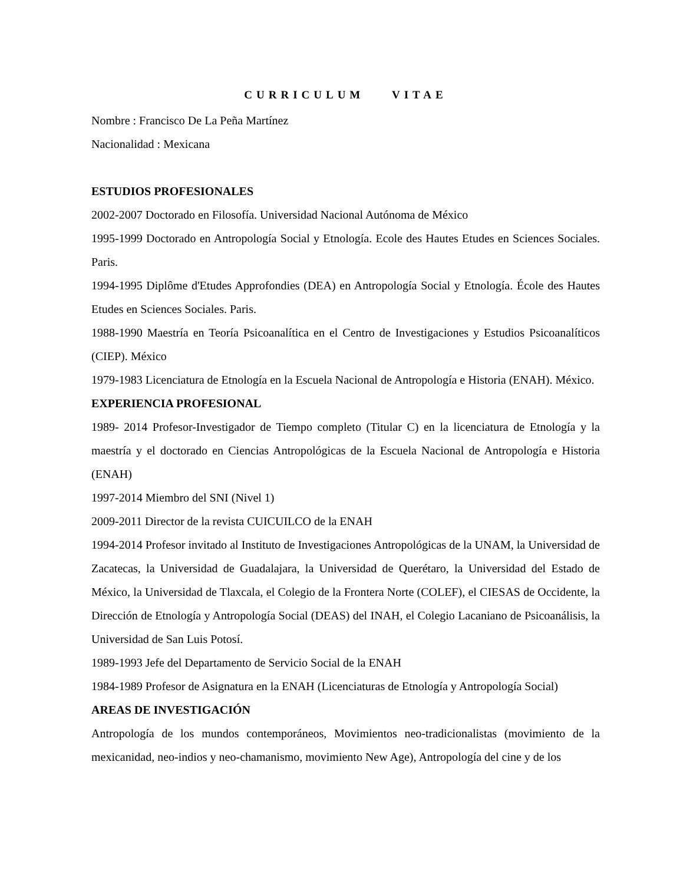CURRICULUM VITAE
Nombre : Francisco De La Peña Martínez
Nacionalidad : Mexicana
ESTUDIOS PROFESIONALES
2002-2007 Doctorado en Filosofía. Universidad Nacional Autónoma de México
1995-1999 Doctorado en Antropología Social y Etnología. Ecole des Hautes Etudes en Sciences Sociales. Paris.
1994-1995 Diplôme d'Etudes Approfondies (DEA) en Antropología Social y Etnología. École des Hautes Etudes en Sciences Sociales. Paris.
1988-1990 Maestría en Teoría Psicoanalítica en el Centro de Investigaciones y Estudios Psicoanalíticos (CIEP). México
1979-1983 Licenciatura de Etnología en la Escuela Nacional de Antropología e Historia (ENAH). México.
EXPERIENCIA PROFESIONAL
1989- 2014 Profesor-Investigador de Tiempo completo (Titular C) en la licenciatura de Etnología y la maestría y el doctorado en Ciencias Antropológicas de la Escuela Nacional de Antropología e Historia (ENAH)
1997-2014 Miembro del SNI (Nivel 1)
2009-2011 Director de la revista CUICUILCO de la ENAH
1994-2014 Profesor invitado al Instituto de Investigaciones Antropológicas de la UNAM, la Universidad de Zacatecas, la Universidad de Guadalajara, la Universidad de Querétaro, la Universidad del Estado de México, la Universidad de Tlaxcala, el Colegio de la Frontera Norte (COLEF), el CIESAS de Occidente, la Dirección de Etnología y Antropología Social (DEAS) del INAH, el Colegio Lacaniano de Psicoanálisis, la Universidad de San Luis Potosí.
1989-1993 Jefe del Departamento de Servicio Social de la ENAH
1984-1989 Profesor de Asignatura en la ENAH (Licenciaturas de Etnología y Antropología Social)
AREAS DE INVESTIGACIÓN
Antropología de los mundos contemporáneos, Movimientos neo-tradicionalistas (movimiento de la mexicanidad, neo-indios y neo-chamanismo, movimiento New Age), Antropología del cine y de los